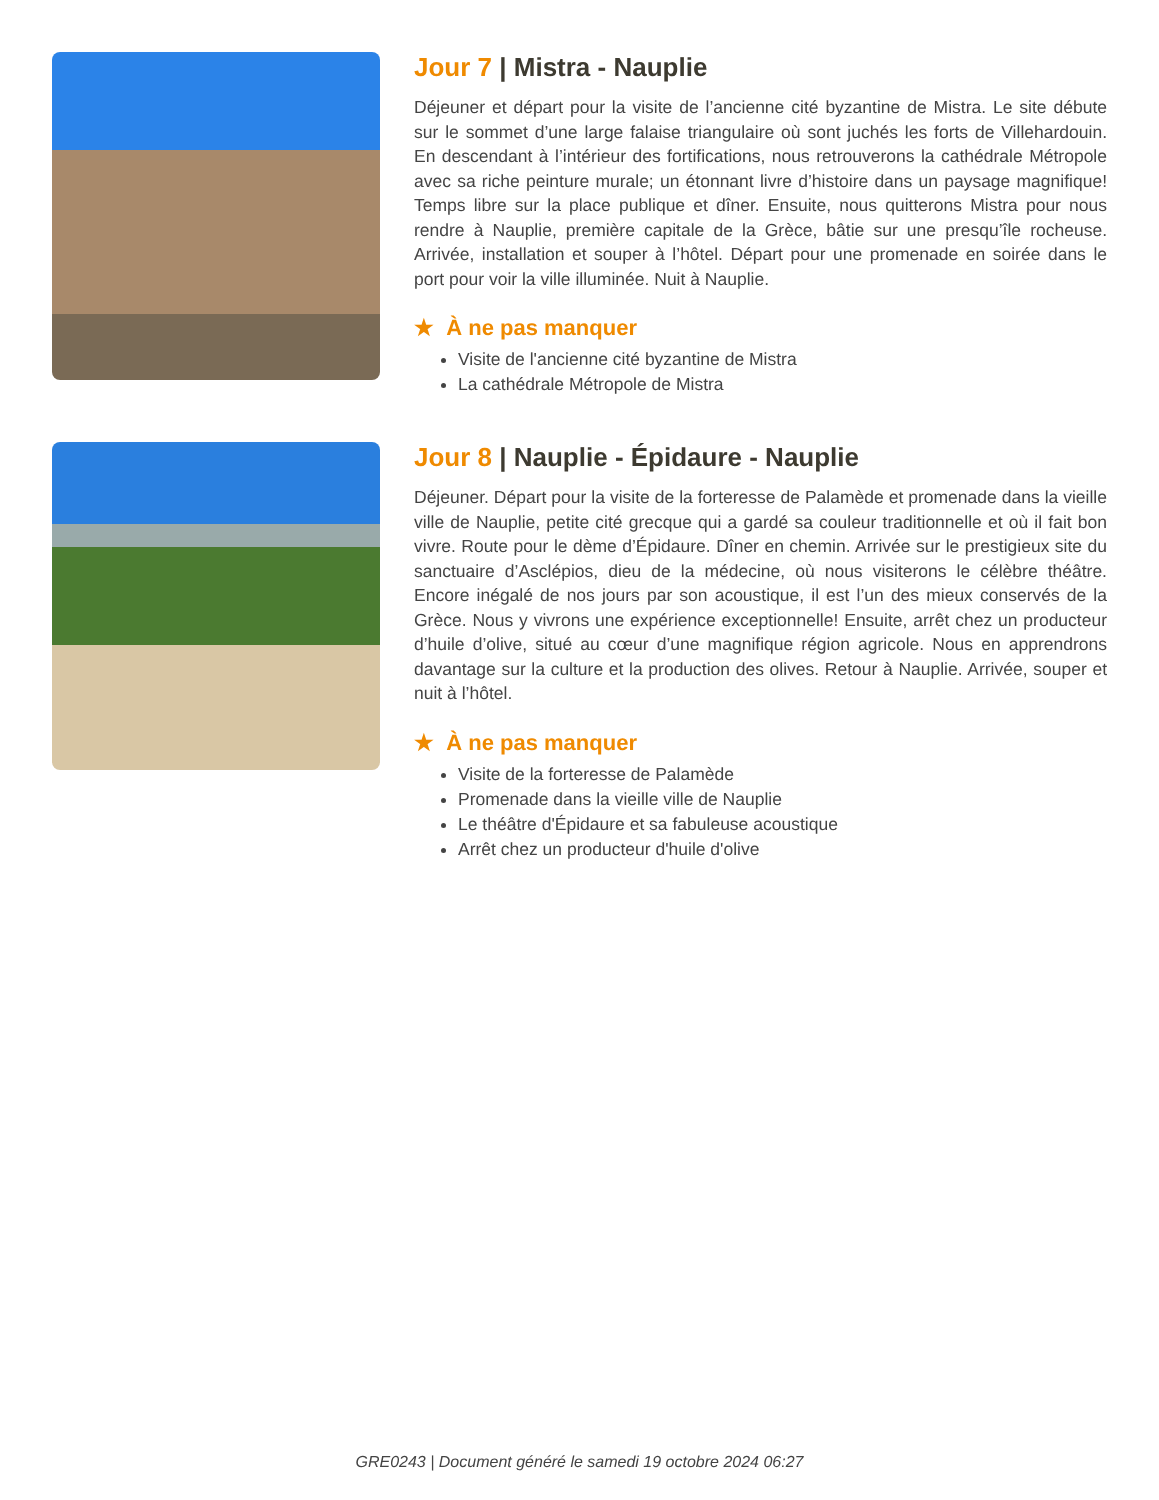Jour 7 | Mistra - Nauplie
Déjeuner et départ pour la visite de l’ancienne cité byzantine de Mistra. Le site débute sur le sommet d’une large falaise triangulaire où sont juchés les forts de Villehardouin. En descendant à l’intérieur des fortifications, nous retrouverons la cathédrale Métropole avec sa riche peinture murale; un étonnant livre d’histoire dans un paysage magnifique! Temps libre sur la place publique et dîner. Ensuite, nous quitterons Mistra pour nous rendre à Nauplie, première capitale de la Grèce, bâtie sur une presqu’île rocheuse. Arrivée, installation et souper à l’hôtel. Départ pour une promenade en soirée dans le port pour voir la ville illuminée. Nuit à Nauplie.
★ À ne pas manquer
Visite de l'ancienne cité byzantine de Mistra
La cathédrale Métropole de Mistra
Jour 8 | Nauplie - Épidaure - Nauplie
Déjeuner. Départ pour la visite de la forteresse de Palamède et promenade dans la vieille ville de Nauplie, petite cité grecque qui a gardé sa couleur traditionnelle et où il fait bon vivre. Route pour le dème d’Épidaure. Dîner en chemin. Arrivée sur le prestigieux site du sanctuaire d’Asclépios, dieu de la médecine, où nous visiterons le célèbre théâtre. Encore inégalé de nos jours par son acoustique, il est l’un des mieux conservés de la Grèce. Nous y vivrons une expérience exceptionnelle! Ensuite, arrêt chez un producteur d’huile d’olive, situé au cœur d’une magnifique région agricole. Nous en apprendrons davantage sur la culture et la production des olives. Retour à Nauplie. Arrivée, souper et nuit à l’hôtel.
★ À ne pas manquer
Visite de la forteresse de Palamède
Promenade dans la vieille ville de Nauplie
Le théâtre d'Épidaure et sa fabuleuse acoustique
Arrêt chez un producteur d'huile d'olive
GRE0243 | Document généré le samedi 19 octobre 2024 06:27